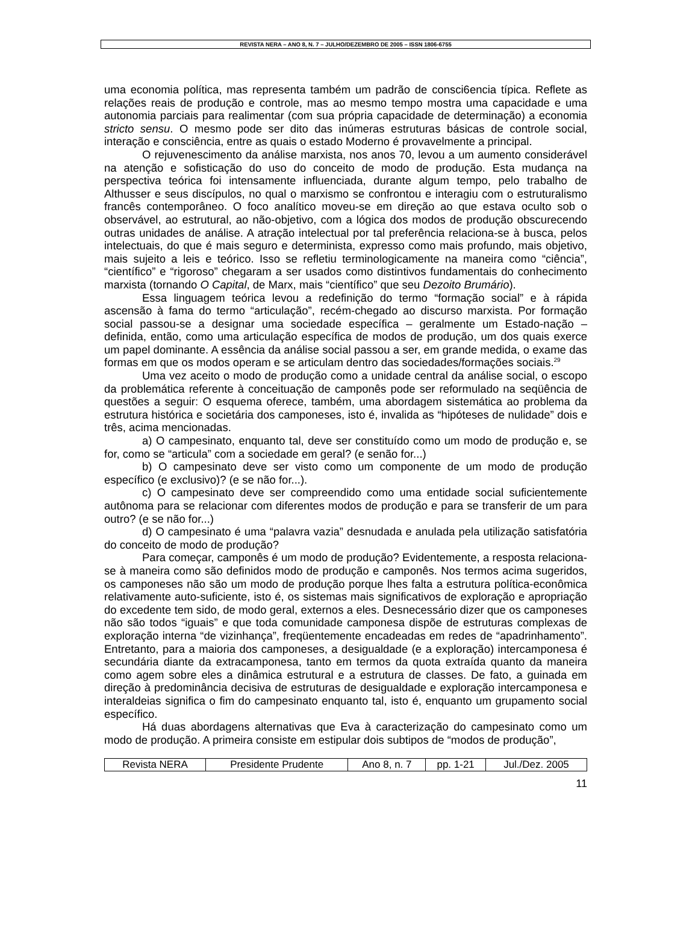REVISTA NERA – ANO 8, N. 7 – JULHO/DEZEMBRO DE 2005 – ISSN 1806-6755
uma economia política, mas representa também um padrão de consci6encia típica. Reflete as relações reais de produção e controle, mas ao mesmo tempo mostra uma capacidade e uma autonomia parciais para realimentar (com sua própria capacidade de determinação) a economia stricto sensu. O mesmo pode ser dito das inúmeras estruturas básicas de controle social, interação e consciência, entre as quais o estado Moderno é provavelmente a principal.
O rejuvenescimento da análise marxista, nos anos 70, levou a um aumento considerável na atenção e sofisticação do uso do conceito de modo de produção. Esta mudança na perspectiva teórica foi intensamente influenciada, durante algum tempo, pelo trabalho de Althusser e seus discípulos, no qual o marxismo se confrontou e interagiu com o estruturalismo francês contemporâneo. O foco analítico moveu-se em direção ao que estava oculto sob o observável, ao estrutural, ao não-objetivo, com a lógica dos modos de produção obscurecendo outras unidades de análise. A atração intelectual por tal preferência relaciona-se à busca, pelos intelectuais, do que é mais seguro e determinista, expresso como mais profundo, mais objetivo, mais sujeito a leis e teórico. Isso se refletiu terminologicamente na maneira como “ciência”, “científico” e “rigoroso” chegaram a ser usados como distintivos fundamentais do conhecimento marxista (tornando O Capital, de Marx, mais “científico” que seu Dezoito Brumário).
Essa linguagem teórica levou a redefinição do termo “formação social” e à rápida ascensão à fama do termo “articulação”, recém-chegado ao discurso marxista. Por formação social passou-se a designar uma sociedade específica – geralmente um Estado-nação – definida, então, como uma articulação específica de modos de produção, um dos quais exerce um papel dominante. A essência da análise social passou a ser, em grande medida, o exame das formas em que os modos operam e se articulam dentro das sociedades/formações sociais.<sup>29</sup>
Uma vez aceito o modo de produção como a unidade central da análise social, o escopo da problemática referente à conceituação de camponês pode ser reformulado na seqüência de questões a seguir: O esquema oferece, também, uma abordagem sistemática ao problema da estrutura histórica e societária dos camponeses, isto é, invalida as “hipóteses de nulidade” dois e três, acima mencionadas.
a) O campesinato, enquanto tal, deve ser constituído como um modo de produção e, se for, como se “articula” com a sociedade em geral? (e senão for...)
b) O campesinato deve ser visto como um componente de um modo de produção específico (e exclusivo)? (e se não for...).
c) O campesinato deve ser compreendido como uma entidade social suficientemente autônoma para se relacionar com diferentes modos de produção e para se transferir de um para outro? (e se não for...)
d) O campesinato é uma “palavra vazia” desnudada e anulada pela utilização satisfatória do conceito de modo de produção?
Para começar, camponês é um modo de produção? Evidentemente, a resposta relaciona-se à maneira como são definidos modo de produção e camponês. Nos termos acima sugeridos, os camponeses não são um modo de produção porque lhes falta a estrutura política-econômica relativamente auto-suficiente, isto é, os sistemas mais significativos de exploração e apropriação do excedente tem sido, de modo geral, externos a eles. Desnecessário dizer que os camponeses não são todos “iguais” e que toda comunidade camponesa dispõe de estruturas complexas de exploração interna “de vizinhança”, freqüentemente encadeadas em redes de “apadrinhamento”. Entretanto, para a maioria dos camponeses, a desigualdade (e a exploração) intercamponesa é secundária diante da extracamponesa, tanto em termos da quota extraída quanto da maneira como agem sobre eles a dinâmica estrutural e a estrutura de classes. De fato, a guinada em direção à predominância decisiva de estruturas de desigualdade e exploração intercamponesa e interaldeias significa o fim do campesinato enquanto tal, isto é, enquanto um grupamento social específico.
Há duas abordagens alternativas que Eva à caracterização do campesinato como um modo de produção. A primeira consiste em estipular dois subtipos de “modos de produção”,
| Revista NERA | Presidente Prudente | Ano 8, n. 7 | pp. 1-21 | Jul./Dez. 2005 |
11